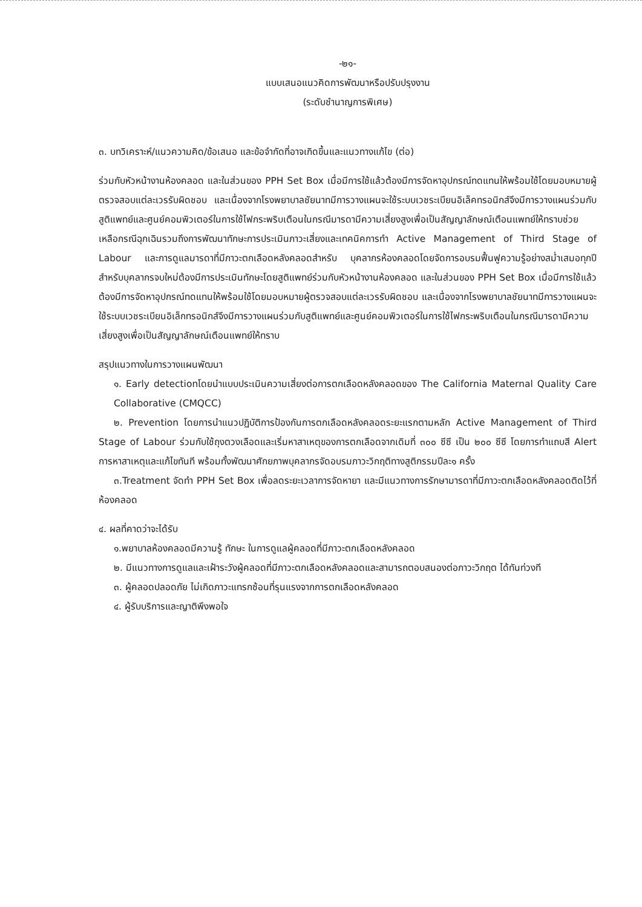-๒๑-
แบบเสนอแนวคิดการพัฒนาหรือปรับปรุงงาน
(ระดับชำนาญการพิเศษ)
๓. บทวิเคราะห์/แนวความคิด/ข้อเสนอ และข้อจำกัดที่อาจเกิดขึ้นและแนวทางแก้ไข (ต่อ)
ร่วมกับหัวหน้างานห้องคลอด และในส่วนของ PPH Set Box เมื่อมีการใช้แล้วต้องมีการจัดหาอุปกรณ์ทดแทนให้พร้อมใช้โดยมอบหมายผู้ตรวจสอบแต่ละเวรรับผิดชอบ และเนื่องจากโรงพยาบาลชัยนาทมีการวางแผนจะใช้ระบบเวชระเบียนอิเล็คทรอนิกส์จึงมีการวางแผนร่วมกับสูติแพทย์และศูนย์คอมพิวเตอร์ในการใช้ไฟกระพริบเตือนในกรณีมารดามีความเสี่ยงสูงเพื่อเป็นสัญญาลักษณ์เตือนแพทย์ให้ทราบช่วยเหลือกรณีฉุกเฉินรวมถึงการพัฒนาทักษะการประเมินภาวะเสี่ยงและเทคนิคการทำ Active Management of Third Stage of Labour และการดูแลมารดาที่มีภาวะตกเลือดหลังคลอดสำหรับ บุคลากรห้องคลอดโดยจัดการอบรมฟื้นฟูความรู้อย่างสม่ำเสมอทุกปีสำหรับบุคลากรจบใหม่ต้องมีการประเมินทักษะโดยสูติแพทย์ร่วมกับหัวหน้างานห้องคลอด และในส่วนของ PPH Set Box เมื่อมีการใช้แล้วต้องมีการจัดหาอุปกรณ์ทดแทนให้พร้อมใช้โดยมอบหมายผู้ตรวจสอบแต่ละเวรรับผิดชอบ และเนื่องจากโรงพยาบาลชัยนาทมีการวางแผนจะใช้ระบบเวชระเบียนอิเล็กทรอนิกส์จึงมีการวางแผนร่วมกับสูติแพทย์และศูนย์คอมพิวเตอร์ในการใช้ไฟกระพริบเตือนในกรณีมารดามีความเสี่ยงสูงเพื่อเป็นสัญญาลักษณ์เตือนแพทย์ให้ทราบ
สรุปแนวทางในการวางแผนพัฒนา
๑. Early detectionโดยนำแบบประเมินความเสี่ยงต่อการตกเลือดหลังคลอดของ The California Maternal Quality Care Collaborative (CMQCC)
๒. Prevention โดยการนำแนวปฏิบัติการป้องกันการตกเลือดหลังคลอดระยะแรกตามหลัก Active Management of Third Stage of Labour ร่วมกับใช้ถุงตวงเลือดและเริ่มหาสาเหตุของการตกเลือดจากเดิมที่ ๓๐๐ ซีซี เป็น ๒๐๐ ซีซี โดยการทำแถบสี Alert การหาสาเหตุและแก้ไขทันที พร้อมทั้งพัฒนาศักยภาพบุคลากรจัดอบรมภาวะวิกฤติทางสูติกรรมปีละ๑ ครั้ง
๓.Treatment จัดทำ PPH Set Box เพื่อลดระยะเวลาการจัดหายา และมีแนวทางการรักษามารดาที่มีภาวะตกเลือดหลังคลอดติดไว้ที่ห้องคลอด
๔. ผลที่คาดว่าจะได้รับ
๑.พยาบาลห้องคลอดมีความรู้ ทักษะ ในการดูแลผู้คลอดที่มีภาวะตกเลือดหลังคลอด
๒. มีแนวทางการดูแลและเฝ้าระวังผู้คลอดที่มีภาวะตกเลือดหลังคลอดและสามารถตอบสนองต่อภาวะวิกฤต ได้ทันท่วงที
๓. ผู้คลอดปลอดภัย ไม่เกิดภาวะแทรกซ้อนที่รุนแรงจากการตกเลือดหลังคลอด
๔. ผู้รับบริการและญาติพึงพอใจ